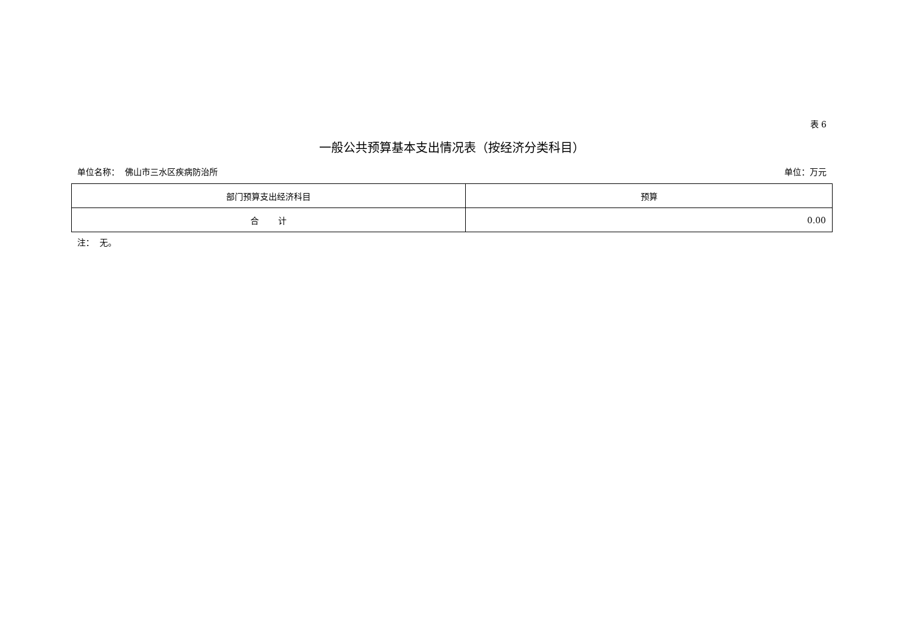表 6
一般公共预算基本支出情况表（按经济分类科目）
单位名称： 佛山市三水区疾病防治所 单位：万元
| 部门预算支出经济科目 | 预算 |
| --- | --- |
| 合 计 | 0.00 |
注： 无。